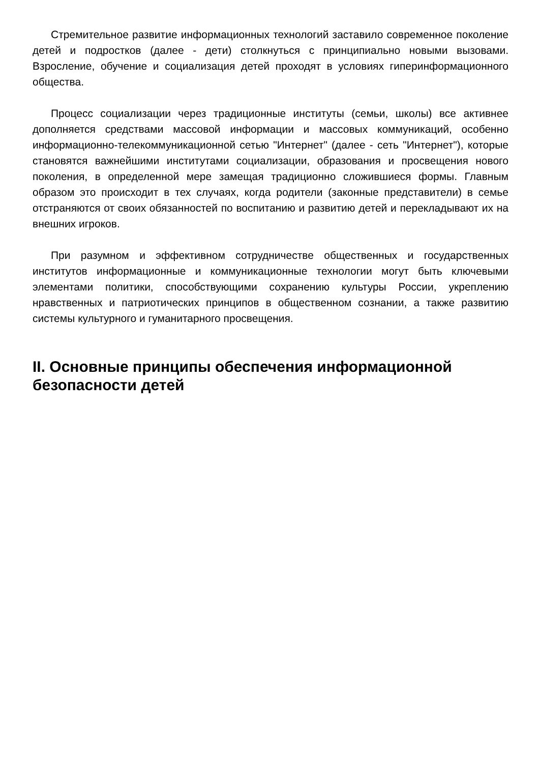Стремительное развитие информационных технологий заставило современное поколение детей и подростков (далее - дети) столкнуться с принципиально новыми вызовами. Взросление, обучение и социализация детей проходят в условиях гиперинформационного общества.
Процесс социализации через традиционные институты (семьи, школы) все активнее дополняется средствами массовой информации и массовых коммуникаций, особенно информационно-телекоммуникационной сетью "Интернет" (далее - сеть "Интернет"), которые становятся важнейшими институтами социализации, образования и просвещения нового поколения, в определенной мере замещая традиционно сложившиеся формы. Главным образом это происходит в тех случаях, когда родители (законные представители) в семье отстраняются от своих обязанностей по воспитанию и развитию детей и перекладывают их на внешних игроков.
При разумном и эффективном сотрудничестве общественных и государственных институтов информационные и коммуникационные технологии могут быть ключевыми элементами политики, способствующими сохранению культуры России, укреплению нравственных и патриотических принципов в общественном сознании, а также развитию системы культурного и гуманитарного просвещения.
II. Основные принципы обеспечения информационной безопасности детей